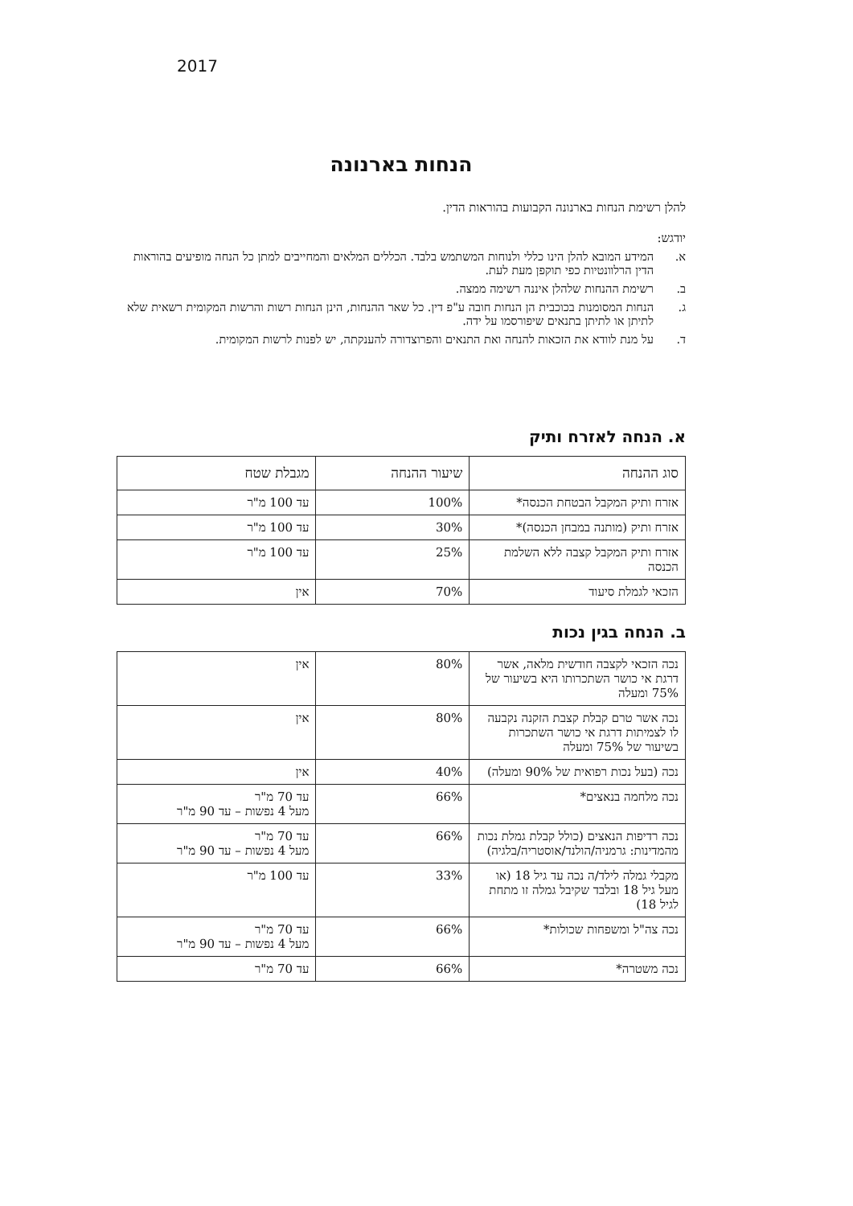2017
הנחות בארנונה
להלן רשימת הנחות בארנונה הקבועות בהוראות הדין.
יודגש:
א. המידע המובא להלן הינו כללי ולנוחות המשתמש בלבד. הכללים המלאים והמחייבים למתן כל הנחה מופיעים בהוראות הדין הרלוונטיות כפי תוקפן מעת לעת.
ב. רשימת ההנחות שלהלן איננה רשימה ממצה.
ג. הנחות המסומנות בכוכבית הן הנחות חובה ע"פ דין. כל שאר ההנחות, הינן הנחות רשות והרשות המקומית רשאית שלא לתיתן או לתיתן בתנאים שיפורסמו על ידה.
ד. על מנת לוודא את הזכאות להנחה ואת התנאים והפרוצדורה להענקתה, יש לפנות לרשות המקומית.
א. הנחה לאזרח ותיק
| סוג ההנחה | שיעור ההנחה | מגבלת שטח |
| --- | --- | --- |
| אזרח ותיק המקבל הבטחת הכנסה* | 100% | עד 100 מ"ר |
| אזרח ותיק (מותנה במבחן הכנסה)* | 30% | עד 100 מ"ר |
| אזרח ותיק המקבל קצבה ללא השלמת הכנסה | 25% | עד 100 מ"ר |
| הזכאי לגמלת סיעוד | 70% | אין |
ב. הנחה בגין נכות
| נכה הזכאי לקצבה חודשית מלאה, אשר דרגת אי כושר השתכרותו היא בשיעור של 75% ומעלה | 80% | אין |
| נכה אשר טרם קבלת קצבת הזקנה נקבעה לו לצמיתות דרגת אי כושר השתכרות בשיעור של 75% ומעלה | 80% | אין |
| נכה (בעל נכות רפואית של 90% ומעלה) | 40% | אין |
| נכה מלחמה בנאצים* | 66% | עד 70 מ"ר מעל 4 נפשות – עד 90 מ"ר |
| נכה רדיפות הנאצים (כולל קבלת גמלת נכות מהמדינות: גרמניה/הולנד/אוסטריה/בלגיה) | 66% | עד 70 מ"ר מעל 4 נפשות – עד 90 מ"ר |
| מקבלי גמלה לילד/ה נכה עד גיל 18 (או מעל גיל 18 ובלבד שקיבל גמלה זו מתחת לגיל 18) | 33% | עד 100 מ"ר |
| נכה צה"ל ומשפחות שכולות* | 66% | עד 70 מ"ר מעל 4 נפשות – עד 90 מ"ר |
| נכה משטרה* | 66% | עד 70 מ"ר |